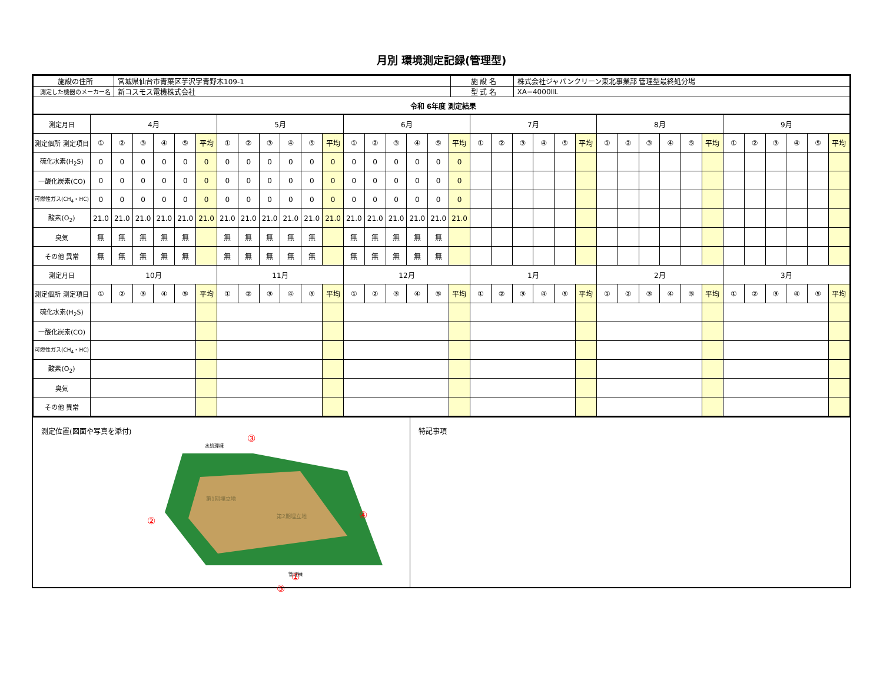月別 環境測定記録(管理型)
| 施設の住所 | 宮城県仙台市青葉区芋沢字青野木109-1 | 施 設 名 | 株式会社ジャパンクリーン東北事業部 管理型最終処分場 |
| 測定した機器のメーカー名 | 新コスモス電機株式会社 | 型 式 名 | XA−4000ⅡL |
| 令和 6年度 測定結果 | | | |
| 測定月日 | 4月 | | | | | | 5月 | | | | | | 6月 | | | | | | 7月 | | | | | | 8月 | | | | | | 9月 | | | | | |
| --- | --- | --- | --- | --- | --- | --- | --- | --- | --- | --- | --- | --- | --- | --- | --- | --- | --- | --- | --- | --- | --- | --- | --- | --- | --- | --- | --- | --- | --- | --- | --- | --- | --- | --- | --- | --- |
| 測定個所 測定項目 | ① | ② | ③ | ④ | ⑤ | 平均 | ① | ② | ③ | ④ | ⑤ | 平均 | ① | ② | ③ | ④ | ⑤ | 平均 | ① | ② | ③ | ④ | ⑤ | 平均 | ① | ② | ③ | ④ | ⑤ | 平均 | ① | ② | ③ | ④ | ⑤ | 平均 |
| 硫化水素(H<sub>2</sub>S) | 0 | 0 | 0 | 0 | 0 | 0 | 0 | 0 | 0 | 0 | 0 | 0 | 0 | 0 | 0 | 0 | 0 | 0 | | | | | | | | | | | | | | | | | | |
| 一酸化炭素(CO) | 0 | 0 | 0 | 0 | 0 | 0 | 0 | 0 | 0 | 0 | 0 | 0 | 0 | 0 | 0 | 0 | 0 | 0 | | | | | | | | | | | | | | | | | | |
| 可燃性ガス(CH<sub>4</sub>・HC) | 0 | 0 | 0 | 0 | 0 | 0 | 0 | 0 | 0 | 0 | 0 | 0 | 0 | 0 | 0 | 0 | 0 | 0 | | | | | | | | | | | | | | | | | | |
| 酸素(O<sub>2</sub>) | 21.0 | 21.0 | 21.0 | 21.0 | 21.0 | 21.0 | 21.0 | 21.0 | 21.0 | 21.0 | 21.0 | 21.0 | 21.0 | 21.0 | 21.0 | 21.0 | 21.0 | 21.0 | | | | | | | | | | | | | | | | | | |
| 臭気 | 無 | 無 | 無 | 無 | 無 | | 無 | 無 | 無 | 無 | 無 | | 無 | 無 | 無 | 無 | 無 | | | | | | | | | | | | | | | | | | | |
| その他 異常 | 無 | 無 | 無 | 無 | 無 | | 無 | 無 | 無 | 無 | 無 | | 無 | 無 | 無 | 無 | 無 | | | | | | | | | | | | | | | | | | | |
| 測定月日 | 10月 | | | | | | 11月 | | | | | | 12月 | | | | | | 1月 | | | | | | 2月 | | | | | | 3月 | | | | | |
| 測定個所 測定項目 | ① | ② | ③ | ④ | ⑤ | 平均 | ① | ② | ③ | ④ | ⑤ | 平均 | ① | ② | ③ | ④ | ⑤ | 平均 | ① | ② | ③ | ④ | ⑤ | 平均 | ① | ② | ③ | ④ | ⑤ | 平均 | ① | ② | ③ | ④ | ⑤ | 平均 |
| 硫化水素(H<sub>2</sub>S) | | | | | | | | | | | | | | | | | | | | | | | | | | | | | | | | | | | | |
| 一酸化炭素(CO) | | | | | | | | | | | | | | | | | | | | | | | | | | | | | | | | | | | | |
| 可燃性ガス(CH<sub>4</sub>・HC) | | | | | | | | | | | | | | | | | | | | | | | | | | | | | | | | | | | | |
| 酸素(O<sub>2</sub>) | | | | | | | | | | | | | | | | | | | | | | | | | | | | | | | | | | | | |
| 臭気 | | | | | | | | | | | | | | | | | | | | | | | | | | | | | | | | | | | | |
| その他 異常 | | | | | | | | | | | | | | | | | | | | | | | | | | | | | | | | | | | | |
測定位置(図面や写真を添付)
第1期埋立地
第2期埋立地
水処理棟
管理棟
③
②
④
①
⑤
特記事項